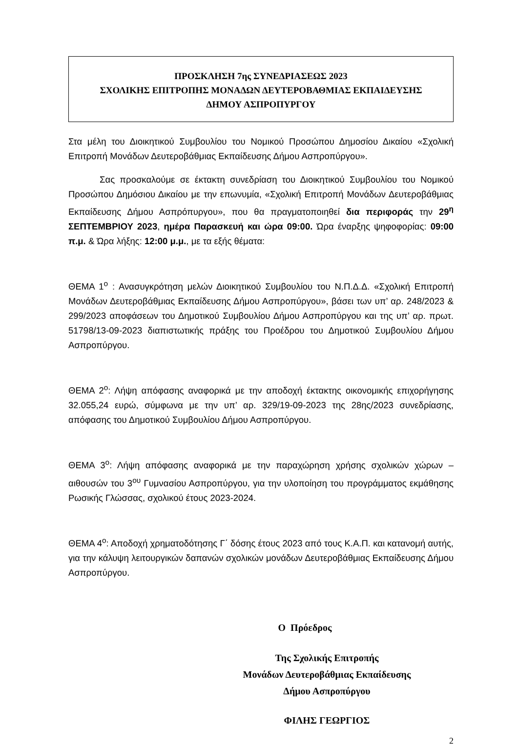ΠΡΟΣΚΛΗΣΗ 7ης ΣΥΝΕΔΡΙΑΣΕΩΣ 2023
ΣΧΟΛΙΚΗΣ ΕΠΙΤΡΟΠΗΣ ΜΟΝΑΔΩΝ ΔΕΥΤΕΡΟΒΑΘΜΙΑΣ ΕΚΠΑΙΔΕΥΣΗΣ
ΔΗΜΟΥ ΑΣΠΡΟΠΥΡΓΟΥ
Στα μέλη του Διοικητικού Συμβουλίου του Νομικού Προσώπου Δημοσίου Δικαίου «Σχολική Επιτροπή Μονάδων Δευτεροβάθμιας Εκπαίδευσης Δήμου Ασπροπύργου».
Σας προσκαλούμε σε έκτακτη συνεδρίαση του Διοικητικού Συμβουλίου του Νομικού Προσώπου Δημόσιου Δικαίου με την επωνυμία, «Σχολική Επιτροπή Μονάδων Δευτεροβάθμιας Εκπαίδευσης Δήμου Ασπρόπυργου», που θα πραγματοποιηθεί δια περιφοράς την 29<sup>η</sup> ΣΕΠΤΕΜΒΡΙΟΥ 2023, ημέρα Παρασκευή και ώρα 09:00. Ώρα έναρξης ψηφοφορίας: 09:00 π.μ. & Ώρα λήξης: 12:00 μ.μ., με τα εξής θέματα:
ΘΕΜΑ 1<sup>ο</sup> : Ανασυγκρότηση μελών Διοικητικού Συμβουλίου του Ν.Π.Δ.Δ. «Σχολική Επιτροπή Μονάδων Δευτεροβάθμιας Εκπαίδευσης Δήμου Ασπροπύργου», βάσει των υπ’ αρ. 248/2023 & 299/2023 αποφάσεων του Δημοτικού Συμβουλίου Δήμου Ασπροπύργου και της υπ’ αρ. πρωτ. 51798/13-09-2023 διαπιστωτικής πράξης του Προέδρου του Δημοτικού Συμβουλίου Δήμου Ασπροπύργου.
ΘΕΜΑ 2<sup>ο</sup>: Λήψη απόφασης αναφορικά με την αποδοχή έκτακτης οικονομικής επιχορήγησης 32.055,24 ευρώ, σύμφωνα με την υπ’ αρ. 329/19-09-2023 της 28ης/2023 συνεδρίασης, απόφασης του Δημοτικού Συμβουλίου Δήμου Ασπροπύργου.
ΘΕΜΑ 3<sup>ο</sup>: Λήψη απόφασης αναφορικά με την παραχώρηση χρήσης σχολικών χώρων – αιθουσών του 3<sup>ου</sup> Γυμνασίου Ασπροπύργου, για την υλοποίηση του προγράμματος εκμάθησης Ρωσικής Γλώσσας, σχολικού έτους 2023-2024.
ΘΕΜΑ 4<sup>ο</sup>: Αποδοχή χρηματοδότησης Γ΄ δόσης έτους 2023 από τους Κ.Α.Π. και κατανομή αυτής, για την κάλυψη λειτουργικών δαπανών σχολικών μονάδων Δευτεροβάθμιας Εκπαίδευσης Δήμου Ασπροπύργου.
Ο Πρόεδρος
Της Σχολικής Επιτροπής
Μονάδων Δευτεροβάθμιας Εκπαίδευσης
Δήμου Ασπροπύργου
ΦΙΛΗΣ ΓΕΩΡΓΙΟΣ
2